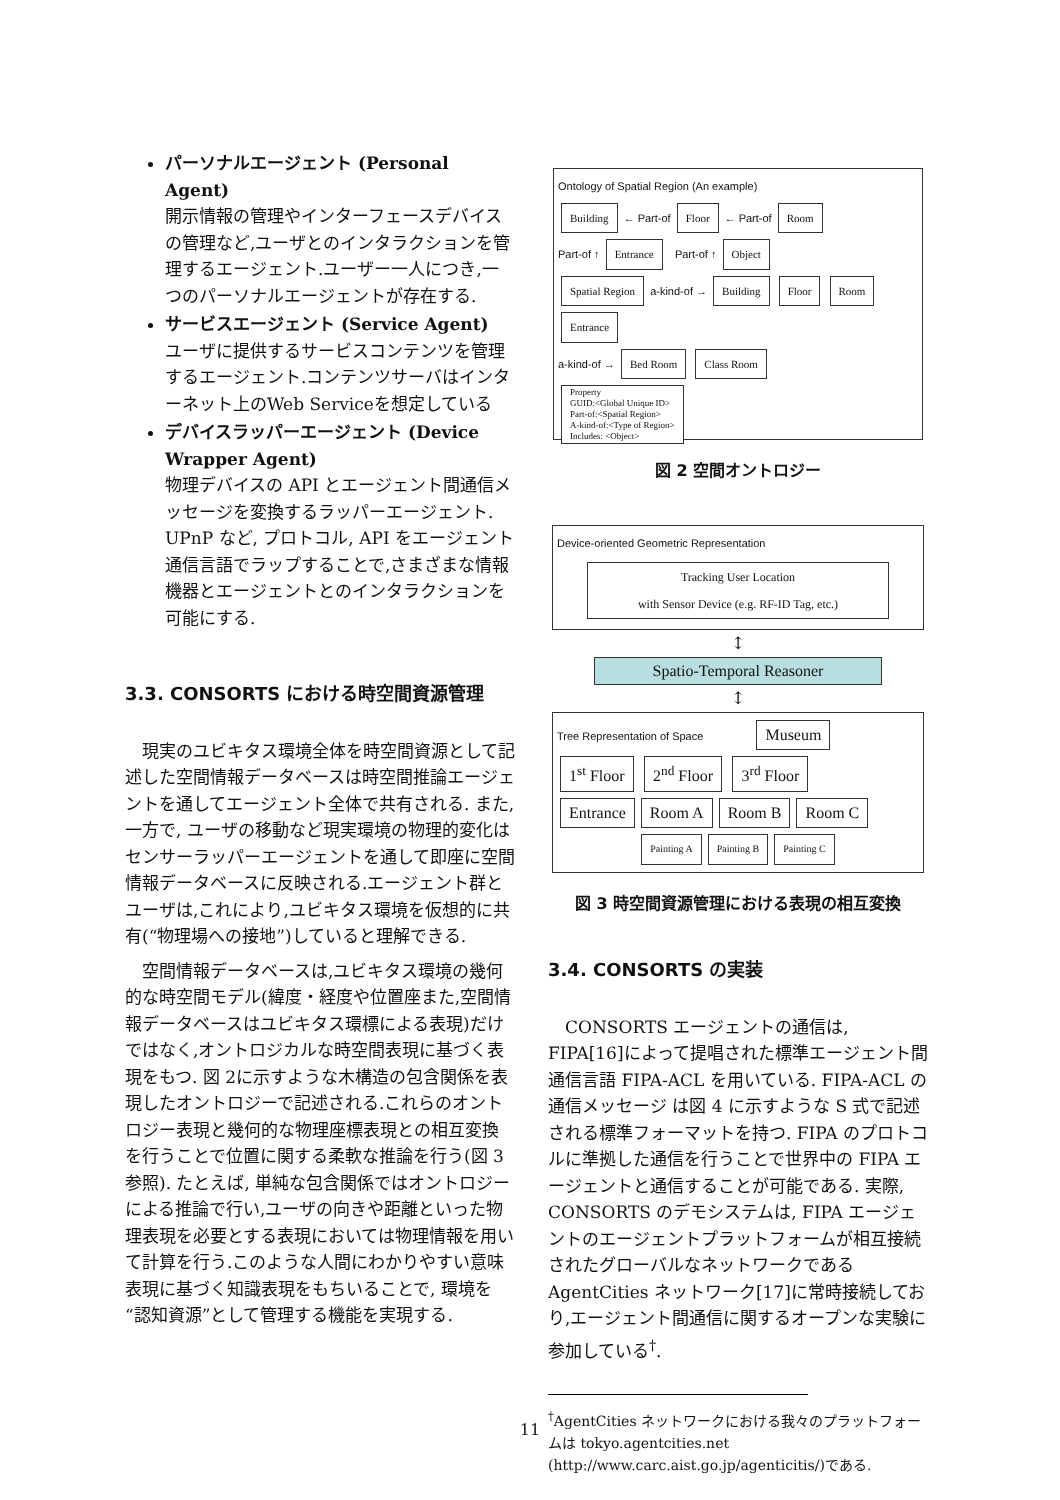パーソナルエージェント (Personal Agent)
開示情報の管理やインターフェースデバイスの管理など,ユーザとのインタラクションを管理するエージェント.ユーザー一人につき,一つのパーソナルエージェントが存在する.
サービスエージェント (Service Agent)
ユーザに提供するサービスコンテンツを管理するエージェント.コンテンツサーバはインターネット上のWeb Serviceを想定している
デバイスラッパーエージェント (Device Wrapper Agent)
物理デバイスの API とエージェント間通信メッセージを変換するラッパーエージェント. UPnP など, プロトコル, API をエージェント通信言語でラップすることで,さまざまな情報機器とエージェントとのインタラクションを可能にする.
3.3. CONSORTS における時空間資源管理
現実のユビキタス環境全体を時空間資源として記述した空間情報データベースは時空間推論エージェントを通してエージェント全体で共有される. また, 一方で, ユーザの移動など現実環境の物理的変化はセンサーラッパーエージェントを通して即座に空間情報データベースに反映される.エージェント群とユーザは,これにより,ユビキタス環境を仮想的に共有(“物理場への接地”)していると理解できる.
空間情報データベースは,ユビキタス環境の幾何的な時空間モデル(緯度・経度や位置座また,空間情報データベースはユビキタス環標による表現)だけではなく,オントロジカルな時空間表現に基づく表現をもつ. 図 2に示すような木構造の包含関係を表現したオントロジーで記述される.これらのオントロジー表現と幾何的な物理座標表現との相互変換を行うことで位置に関する柔軟な推論を行う(図 3参照). たとえば, 単純な包含関係ではオントロジーによる推論で行い,ユーザの向きや距離といった物理表現を必要とする表現においては物理情報を用いて計算を行う.このような人間にわかりやすい意味表現に基づく知識表現をもちいることで, 環境を“認知資源”として管理する機能を実現する.
Ontology of Spatial Region (An example)
Building ← Part-of Floor ← Part-of Room
Part-of ↑ Entrance Part-of ↑ Object
Spatial Region a-kind-of → Building Floor Room Entrance
a-kind-of → Bed Room Class Room
Property
GUID:<Global Unique ID>
Part-of:<Spatial Region>
A-kind-of:<Type of Region>
Includes: <Object>
図 2 空間オントロジー
Device-oriented Geometric Representation
Tracking User Location
with Sensor Device (e.g. RF-ID Tag, etc.)
↕
Spatio-Temporal Reasoner
↕
Tree Representation of Space Museum
1<sup>st</sup> Floor 2<sup>nd</sup> Floor 3<sup>rd</sup> Floor
Entrance Room A Room B Room C
Painting A Painting B Painting C
図 3 時空間資源管理における表現の相互変換
3.4. CONSORTS の実装
CONSORTS エージェントの通信は, FIPA[16]によって提唱された標準エージェント間通信言語 FIPA-ACL を用いている. FIPA-ACL の通信メッセージ は図 4 に示すような S 式で記述される標準フォーマットを持つ. FIPA のプロトコルに準拠した通信を行うことで世界中の FIPA エージェントと通信することが可能である. 実際, CONSORTS のデモシステムは, FIPA エージェントのエージェントプラットフォームが相互接続されたグローバルなネットワークである AgentCities ネットワーク[17]に常時接続しており,エージェント間通信に関するオープンな実験に参加している<sup>†</sup>.
<sup>†</sup> AgentCities ネットワークにおける我々のプラットフォームは tokyo.agentcities.net (http://www.carc.aist.go.jp/agenticitis/)である.
11